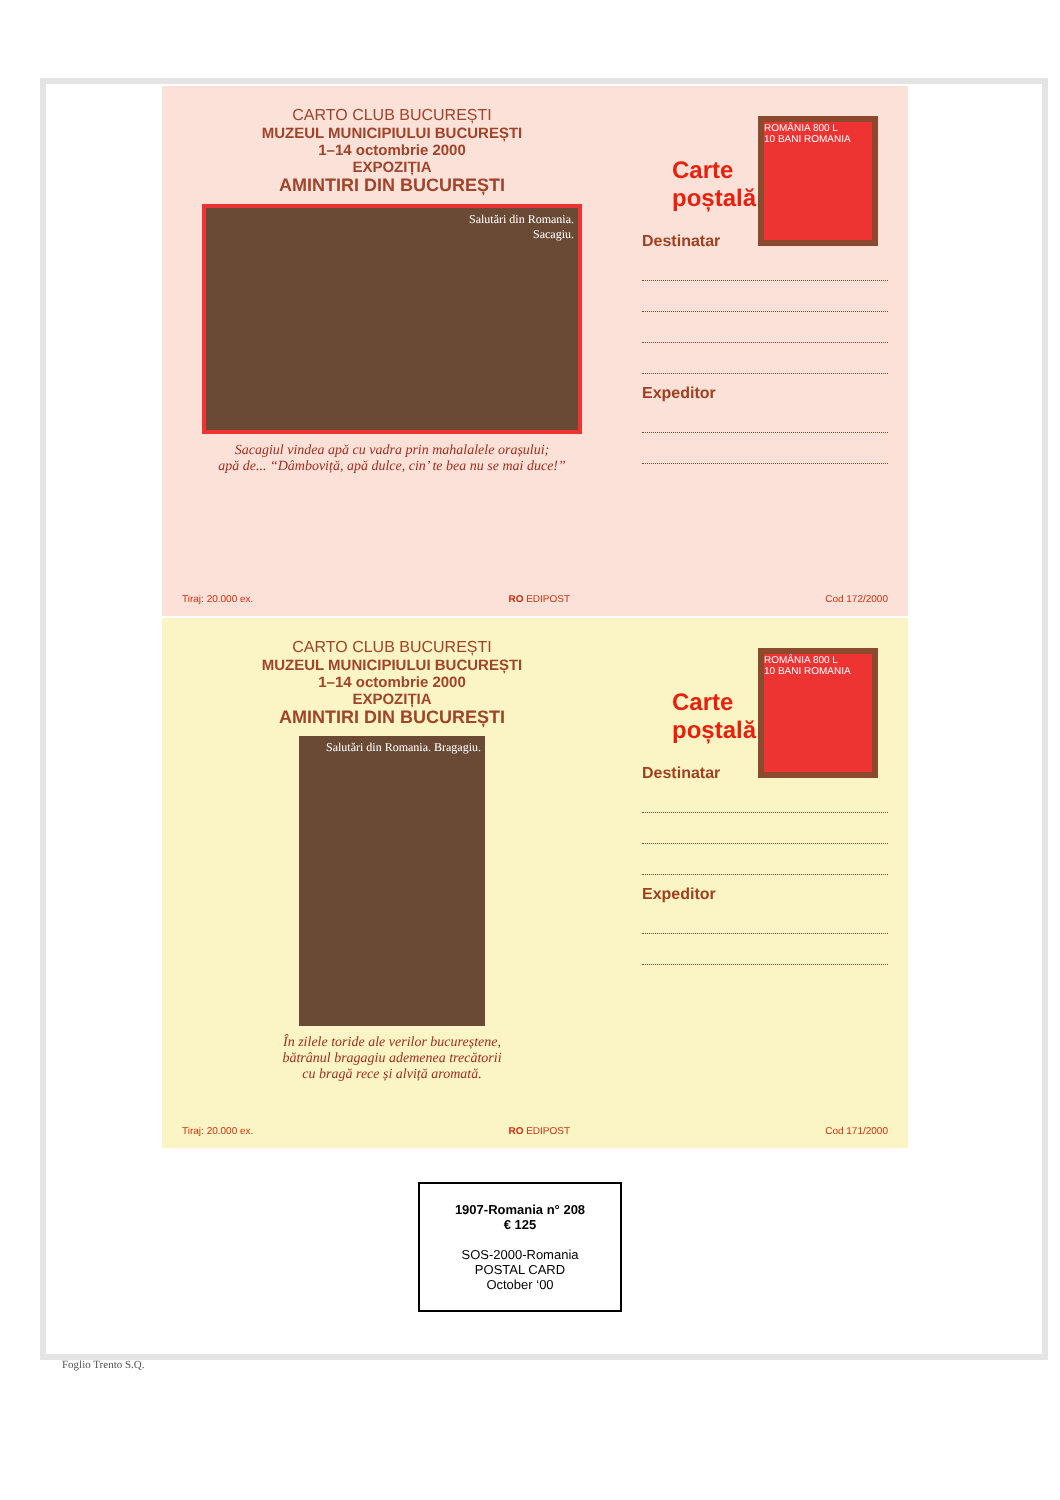CARTO CLUB BUCUREȘTI
MUZEUL MUNICIPIULUI BUCUREȘTI
1–14 octombrie 2000
EXPOZIȚIA
AMINTIRI DIN BUCUREȘTI
Salutări din Romania.
Sacagiu.
Sacagiul vindea apă cu vadra prin mahalalele orașului;
apă de... “Dâmboviță, apă dulce, cin’ te bea nu se mai duce!”
ROMÂNIA 800 L
10 BANI ROMANIA
Carte
poștală
Destinatar
Expeditor
Tiraj: 20.000 ex. RO EDIPOST Cod 172/2000
CARTO CLUB BUCUREȘTI
MUZEUL MUNICIPIULUI BUCUREȘTI
1–14 octombrie 2000
EXPOZIȚIA
AMINTIRI DIN BUCUREȘTI
Salutări din Romania. Bragagiu.
În zilele toride ale verilor bucureștene,
bătrânul bragagiu ademenea trecătorii
cu bragă rece și alviță aromată.
ROMÂNIA 800 L
10 BANI ROMANIA
Carte
poștală
Destinatar
Expeditor
Tiraj: 20.000 ex. RO EDIPOST Cod 171/2000
1907-Romania n° 208
€ 125
SOS-2000-Romania
POSTAL CARD
October ‘00
Foglio Trento S.Q.